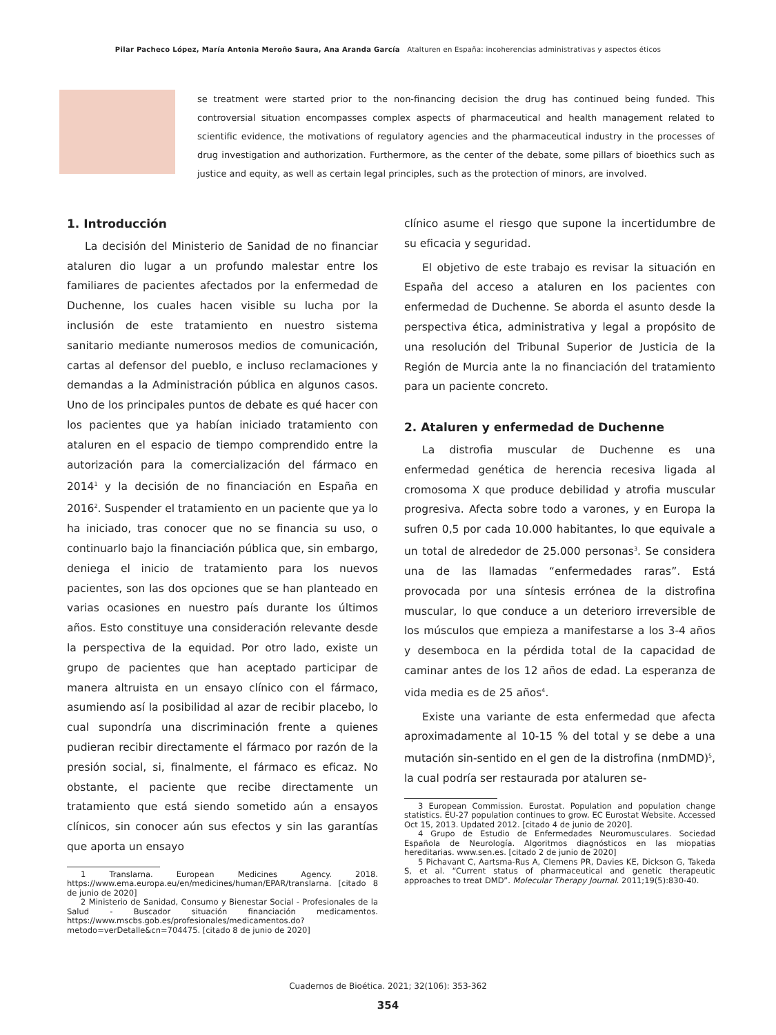Pilar Pacheco López, María Antonia Meroño Saura, Ana Aranda García Atalturen en España: incoherencias administrativas y aspectos éticos
se treatment were started prior to the non-financing decision the drug has continued being funded. This controversial situation encompasses complex aspects of pharmaceutical and health management related to scientific evidence, the motivations of regulatory agencies and the pharmaceutical industry in the processes of drug investigation and authorization. Furthermore, as the center of the debate, some pillars of bioethics such as justice and equity, as well as certain legal principles, such as the protection of minors, are involved.
1. Introducción
La decisión del Ministerio de Sanidad de no financiar ataluren dio lugar a un profundo malestar entre los familiares de pacientes afectados por la enfermedad de Duchenne, los cuales hacen visible su lucha por la inclusión de este tratamiento en nuestro sistema sanitario mediante numerosos medios de comunicación, cartas al defensor del pueblo, e incluso reclamaciones y demandas a la Administración pública en algunos casos. Uno de los principales puntos de debate es qué hacer con los pacientes que ya habían iniciado tratamiento con ataluren en el espacio de tiempo comprendido entre la autorización para la comercialización del fármaco en 2014<sup>1</sup> y la decisión de no financiación en España en 2016<sup>2</sup>. Suspender el tratamiento en un paciente que ya lo ha iniciado, tras conocer que no se financia su uso, o continuarlo bajo la financiación pública que, sin embargo, deniega el inicio de tratamiento para los nuevos pacientes, son las dos opciones que se han planteado en varias ocasiones en nuestro país durante los últimos años. Esto constituye una consideración relevante desde la perspectiva de la equidad. Por otro lado, existe un grupo de pacientes que han aceptado participar de manera altruista en un ensayo clínico con el fármaco, asumiendo así la posibilidad al azar de recibir placebo, lo cual supondría una discriminación frente a quienes pudieran recibir directamente el fármaco por razón de la presión social, si, finalmente, el fármaco es eficaz. No obstante, el paciente que recibe directamente un tratamiento que está siendo sometido aún a ensayos clínicos, sin conocer aún sus efectos y sin las garantías que aporta un ensayo
1 Translarna. European Medicines Agency. 2018. https://www.ema.europa.eu/en/medicines/human/EPAR/translarna. [citado 8 de junio de 2020]
2 Ministerio de Sanidad, Consumo y Bienestar Social - Profesionales de la Salud - Buscador situación financiación medicamentos. https://www.mscbs.gob.es/profesionales/medicamentos.do?metodo=verDetalle&cn=704475. [citado 8 de junio de 2020]
clínico asume el riesgo que supone la incertidumbre de su eficacia y seguridad.
El objetivo de este trabajo es revisar la situación en España del acceso a ataluren en los pacientes con enfermedad de Duchenne. Se aborda el asunto desde la perspectiva ética, administrativa y legal a propósito de una resolución del Tribunal Superior de Justicia de la Región de Murcia ante la no financiación del tratamiento para un paciente concreto.
2. Ataluren y enfermedad de Duchenne
La distrofia muscular de Duchenne es una enfermedad genética de herencia recesiva ligada al cromosoma X que produce debilidad y atrofia muscular progresiva. Afecta sobre todo a varones, y en Europa la sufren 0,5 por cada 10.000 habitantes, lo que equivale a un total de alrededor de 25.000 personas<sup>3</sup>. Se considera una de las llamadas “enfermedades raras”. Está provocada por una síntesis errónea de la distrofina muscular, lo que conduce a un deterioro irreversible de los músculos que empieza a manifestarse a los 3-4 años y desemboca en la pérdida total de la capacidad de caminar antes de los 12 años de edad. La esperanza de vida media es de 25 años<sup>4</sup>.
Existe una variante de esta enfermedad que afecta aproximadamente al 10-15 % del total y se debe a una mutación sin-sentido en el gen de la distrofina (nmDMD)<sup>5</sup>, la cual podría ser restaurada por ataluren se-
3 European Commission. Eurostat. Population and population change statistics. EU-27 population continues to grow. EC Eurostat Website. Accessed Oct 15, 2013. Updated 2012. [citado 4 de junio de 2020].
4 Grupo de Estudio de Enfermedades Neuromusculares. Sociedad Española de Neurología. Algoritmos diagnósticos en las miopatias hereditarias. www.sen.es. [citado 2 de junio de 2020]
5 Pichavant C, Aartsma-Rus A, Clemens PR, Davies KE, Dickson G, Takeda S, et al. “Current status of pharmaceutical and genetic therapeutic approaches to treat DMD”. Molecular Therapy Journal. 2011;19(5):830-40.
Cuadernos de Bioética. 2021; 32(106): 353-362
354